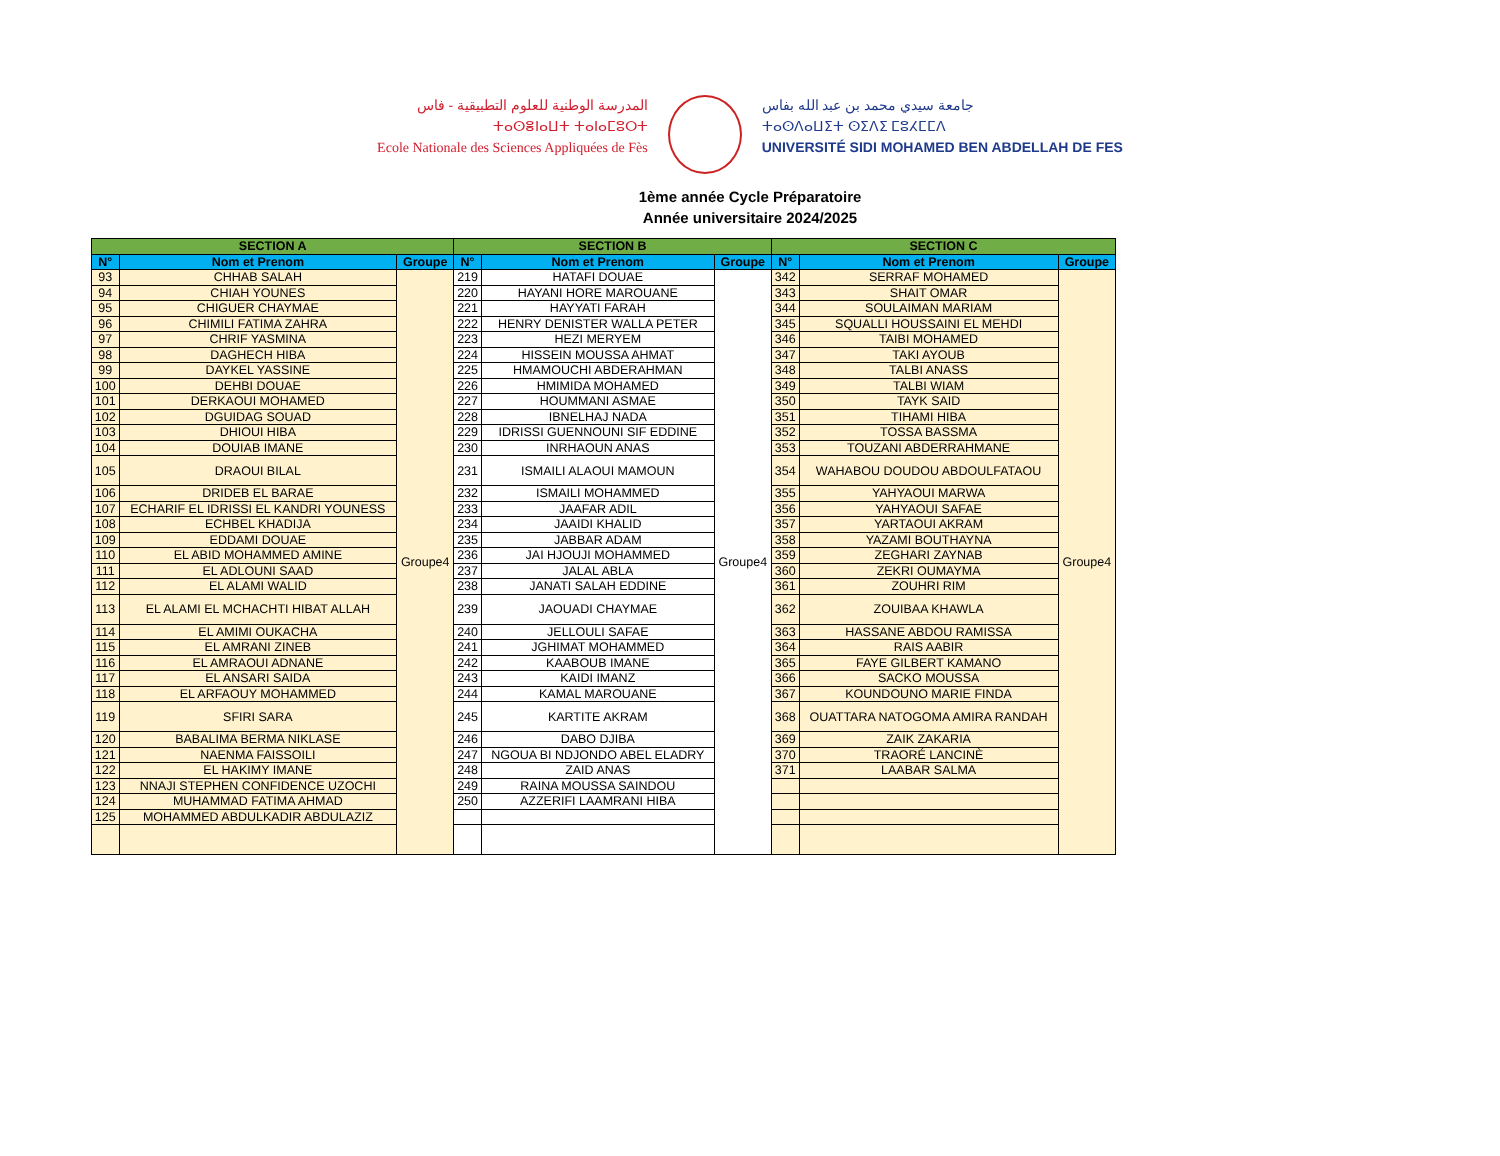المدرسة الوطنية للعلوم التطبيقية - فاس
ⵜⴰⵙⴻⵏⴰⵡⵜ ⵜⴰⵏⴰⵎⵓⵔⵜ
Ecole Nationale des Sciences Appliquées de Fès
جامعة سيدي محمد بن عبد الله بفاس
ⵜⴰⵙⴷⴰⵡⵉⵜ ⵙⵉⴷⵉ ⵎⵓⵃⵎⵎⴷ
UNIVERSITÉ SIDI MOHAMED BEN ABDELLAH DE FES
1ème année Cycle Préparatoire
Année universitaire 2024/2025
| SECTION A | | | SECTION B | | | SECTION C | | |
| --- | --- | --- | --- | --- | --- | --- | --- | --- |
| N° | Nom et Prenom | Groupe | N° | Nom et Prenom | Groupe | N° | Nom et Prenom | Groupe |
| 93 | CHHAB SALAH | Groupe4 | 219 | HATAFI DOUAE | Groupe4 | 342 | SERRAF MOHAMED | Groupe4 |
| 94 | CHIAH YOUNES | | 220 | HAYANI HORE MAROUANE | | 343 | SHAIT OMAR | |
| 95 | CHIGUER CHAYMAE | | 221 | HAYYATI FARAH | | 344 | SOULAIMAN MARIAM | |
| 96 | CHIMILI FATIMA ZAHRA | | 222 | HENRY DENISTER WALLA PETER | | 345 | SQUALLI HOUSSAINI EL MEHDI | |
| 97 | CHRIF YASMINA | | 223 | HEZI MERYEM | | 346 | TAIBI MOHAMED | |
| 98 | DAGHECH HIBA | | 224 | HISSEIN MOUSSA AHMAT | | 347 | TAKI AYOUB | |
| 99 | DAYKEL YASSINE | | 225 | HMAMOUCHI ABDERAHMAN | | 348 | TALBI ANASS | |
| 100 | DEHBI DOUAE | | 226 | HMIMIDA MOHAMED | | 349 | TALBI WIAM | |
| 101 | DERKAOUI MOHAMED | | 227 | HOUMMANI ASMAE | | 350 | TAYK SAID | |
| 102 | DGUIDAG SOUAD | | 228 | IBNELHAJ NADA | | 351 | TIHAMI HIBA | |
| 103 | DHIOUI HIBA | | 229 | IDRISSI GUENNOUNI SIF EDDINE | | 352 | TOSSA BASSMA | |
| 104 | DOUIAB IMANE | | 230 | INRHAOUN ANAS | | 353 | TOUZANI ABDERRAHMANE | |
| 105 | DRAOUI BILAL | | 231 | ISMAILI ALAOUI MAMOUN | | 354 | WAHABOU DOUDOU ABDOULFATAOU | |
| 106 | DRIDEB EL BARAE | | 232 | ISMAILI MOHAMMED | | 355 | YAHYAOUI MARWA | |
| 107 | ECHARIF EL IDRISSI EL KANDRI YOUNESS | | 233 | JAAFAR ADIL | | 356 | YAHYAOUI SAFAE | |
| 108 | ECHBEL KHADIJA | | 234 | JAAIDI KHALID | | 357 | YARTAOUI AKRAM | |
| 109 | EDDAMI DOUAE | | 235 | JABBAR ADAM | | 358 | YAZAMI BOUTHAYNA | |
| 110 | EL ABID MOHAMMED AMINE | | 236 | JAI HJOUJI MOHAMMED | | 359 | ZEGHARI ZAYNAB | |
| 111 | EL ADLOUNI SAAD | | 237 | JALAL ABLA | | 360 | ZEKRI OUMAYMA | |
| 112 | EL ALAMI WALID | | 238 | JANATI SALAH EDDINE | | 361 | ZOUHRI RIM | |
| 113 | EL ALAMI EL MCHACHTI HIBAT ALLAH | | 239 | JAOUADI CHAYMAE | | 362 | ZOUIBAA KHAWLA | |
| 114 | EL AMIMI OUKACHA | | 240 | JELLOULI SAFAE | | 363 | HASSANE ABDOU RAMISSA | |
| 115 | EL AMRANI ZINEB | | 241 | JGHIMAT MOHAMMED | | 364 | RAIS AABIR | |
| 116 | EL AMRAOUI ADNANE | | 242 | KAABOUB IMANE | | 365 | FAYE GILBERT KAMANO | |
| 117 | EL ANSARI SAIDA | | 243 | KAIDI IMANZ | | 366 | SACKO MOUSSA | |
| 118 | EL ARFAOUY MOHAMMED | | 244 | KAMAL MAROUANE | | 367 | KOUNDOUNO MARIE FINDA | |
| 119 | SFIRI SARA | | 245 | KARTITE AKRAM | | 368 | OUATTARA NATOGOMA AMIRA RANDAH | |
| 120 | BABALIMA BERMA NIKLASE | | 246 | DABO DJIBA | | 369 | ZAIK ZAKARIA | |
| 121 | NAENMA FAISSOILI | | 247 | NGOUA BI NDJONDO ABEL ELADRY | | 370 | TRAORÉ LANCINÈ | |
| 122 | EL HAKIMY IMANE | | 248 | ZAID ANAS | | 371 | LAABAR SALMA | |
| 123 | NNAJI STEPHEN CONFIDENCE UZOCHI | | 249 | RAINA MOUSSA SAINDOU | | | | |
| 124 | MUHAMMAD FATIMA AHMAD | | 250 | AZZERIFI LAAMRANI HIBA | | | | |
| 125 | MOHAMMED ABDULKADIR ABDULAZIZ | | | | | | | |